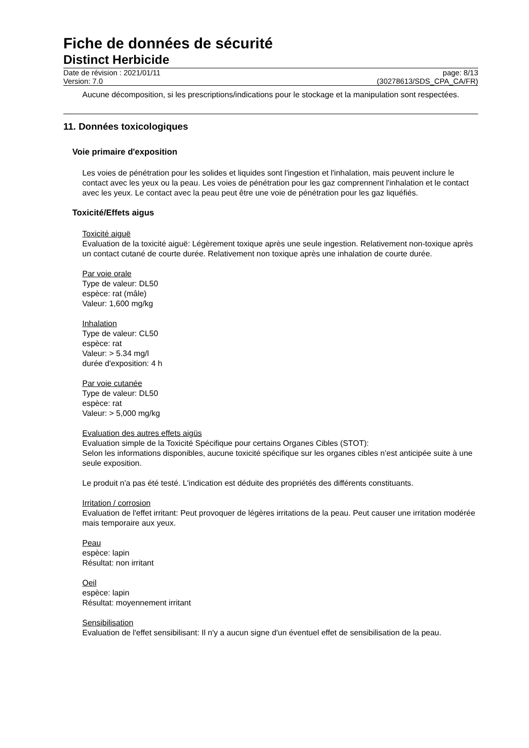Fiche de données de sécurité
Distinct Herbicide
Date de révision : 2021/01/11
Version: 7.0
page: 8/13
(30278613/SDS_CPA_CA/FR)
Aucune décomposition, si les prescriptions/indications pour le stockage et la manipulation sont respectées.
11. Données toxicologiques
Voie primaire d'exposition
Les voies de pénétration pour les solides et liquides sont l'ingestion et l'inhalation, mais peuvent inclure le contact avec les yeux ou la peau. Les voies de pénétration pour les gaz comprennent l'inhalation et le contact avec les yeux. Le contact avec la peau peut être une voie de pénétration pour les gaz liquéfiés.
Toxicité/Effets aigus
Toxicité aiguë
Evaluation de la toxicité aiguë: Légèrement toxique après une seule ingestion. Relativement non-toxique après un contact cutané de courte durée. Relativement non toxique après une inhalation de courte durée.
Par voie orale
Type de valeur: DL50
espèce: rat (mâle)
Valeur: 1,600 mg/kg
Inhalation
Type de valeur: CL50
espèce: rat
Valeur: > 5.34 mg/l
durée d'exposition: 4 h
Par voie cutanée
Type de valeur: DL50
espèce: rat
Valeur: > 5,000 mg/kg
Evaluation des autres effets aigüs
Evaluation simple de la Toxicité Spécifique pour certains Organes Cibles (STOT):
Selon les informations disponibles, aucune toxicité spécifique sur les organes cibles n’est anticipée suite à une seule exposition.
Le produit n'a pas été testé. L'indication est déduite des propriétés des différents constituants.
Irritation / corrosion
Evaluation de l'effet irritant: Peut provoquer de légères irritations de la peau. Peut causer une irritation modérée mais temporaire aux yeux.
Peau
espèce: lapin
Résultat: non irritant
Oeil
espèce: lapin
Résultat: moyennement irritant
Sensibilisation
Evaluation de l'effet sensibilisant: Il n'y a aucun signe d'un éventuel effet de sensibilisation de la peau.